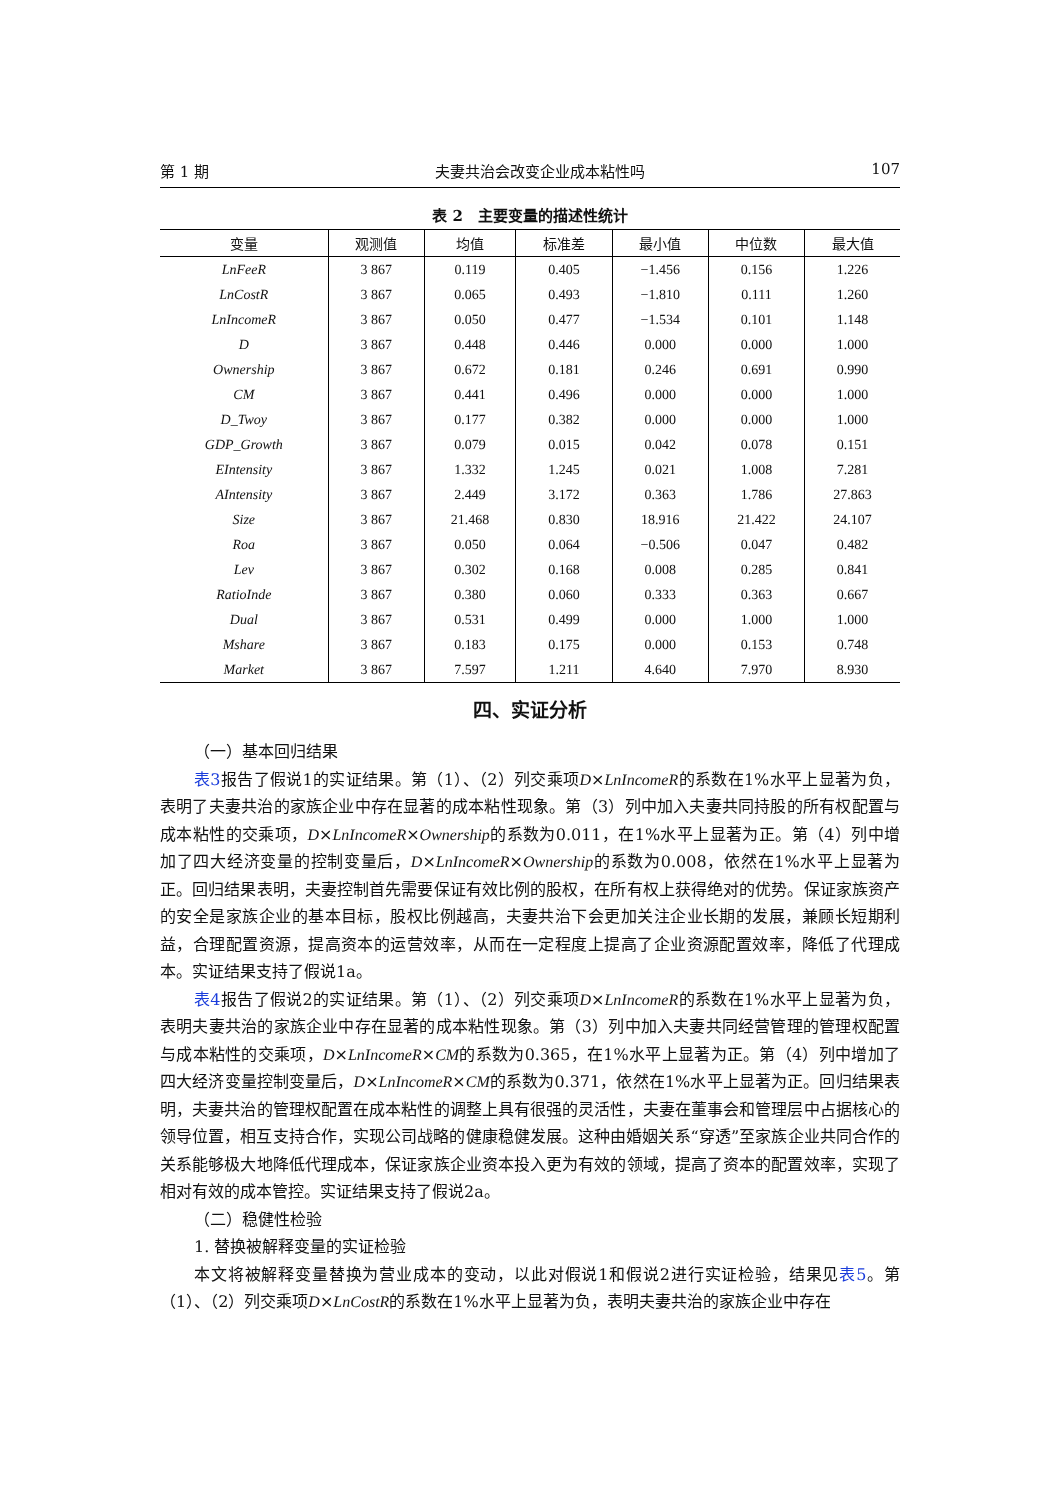第 1 期 夫妻共治会改变企业成本粘性吗 107
表 2　主要变量的描述性统计
| 变量 | 观测值 | 均值 | 标准差 | 最小值 | 中位数 | 最大值 |
| --- | --- | --- | --- | --- | --- | --- |
| LnFeeR | 3 867 | 0.119 | 0.405 | −1.456 | 0.156 | 1.226 |
| LnCostR | 3 867 | 0.065 | 0.493 | −1.810 | 0.111 | 1.260 |
| LnIncomeR | 3 867 | 0.050 | 0.477 | −1.534 | 0.101 | 1.148 |
| D | 3 867 | 0.448 | 0.446 | 0.000 | 0.000 | 1.000 |
| Ownership | 3 867 | 0.672 | 0.181 | 0.246 | 0.691 | 0.990 |
| CM | 3 867 | 0.441 | 0.496 | 0.000 | 0.000 | 1.000 |
| D_Twoy | 3 867 | 0.177 | 0.382 | 0.000 | 0.000 | 1.000 |
| GDP_Growth | 3 867 | 0.079 | 0.015 | 0.042 | 0.078 | 0.151 |
| EIntensity | 3 867 | 1.332 | 1.245 | 0.021 | 1.008 | 7.281 |
| AIntensity | 3 867 | 2.449 | 3.172 | 0.363 | 1.786 | 27.863 |
| Size | 3 867 | 21.468 | 0.830 | 18.916 | 21.422 | 24.107 |
| Roa | 3 867 | 0.050 | 0.064 | −0.506 | 0.047 | 0.482 |
| Lev | 3 867 | 0.302 | 0.168 | 0.008 | 0.285 | 0.841 |
| RatioInde | 3 867 | 0.380 | 0.060 | 0.333 | 0.363 | 0.667 |
| Dual | 3 867 | 0.531 | 0.499 | 0.000 | 1.000 | 1.000 |
| Mshare | 3 867 | 0.183 | 0.175 | 0.000 | 0.153 | 0.748 |
| Market | 3 867 | 7.597 | 1.211 | 4.640 | 7.970 | 8.930 |
四、实证分析
（一）基本回归结果
表3报告了假说1的实证结果。第（1）、（2）列交乘项D×LnIncomeR的系数在1%水平上显著为负，表明了夫妻共治的家族企业中存在显著的成本粘性现象。第（3）列中加入夫妻共同持股的所有权配置与成本粘性的交乘项，D×LnIncomeR×Ownership的系数为0.011，在1%水平上显著为正。第（4）列中增加了四大经济变量的控制变量后，D×LnIncomeR×Ownership的系数为0.008，依然在1%水平上显著为正。回归结果表明，夫妻控制首先需要保证有效比例的股权，在所有权上获得绝对的优势。保证家族资产的安全是家族企业的基本目标，股权比例越高，夫妻共治下会更加关注企业长期的发展，兼顾长短期利益，合理配置资源，提高资本的运营效率，从而在一定程度上提高了企业资源配置效率，降低了代理成本。实证结果支持了假说1a。
表4报告了假说2的实证结果。第（1）、（2）列交乘项D×LnIncomeR的系数在1%水平上显著为负，表明夫妻共治的家族企业中存在显著的成本粘性现象。第（3）列中加入夫妻共同经营管理的管理权配置与成本粘性的交乘项，D×LnIncomeR×CM的系数为0.365，在1%水平上显著为正。第（4）列中增加了四大经济变量控制变量后，D×LnIncomeR×CM的系数为0.371，依然在1%水平上显著为正。回归结果表明，夫妻共治的管理权配置在成本粘性的调整上具有很强的灵活性，夫妻在董事会和管理层中占据核心的领导位置，相互支持合作，实现公司战略的健康稳健发展。这种由婚姻关系“穿透”至家族企业共同合作的关系能够极大地降低代理成本，保证家族企业资本投入更为有效的领域，提高了资本的配置效率，实现了相对有效的成本管控。实证结果支持了假说2a。
（二）稳健性检验
1. 替换被解释变量的实证检验
本文将被解释变量替换为营业成本的变动，以此对假说1和假说2进行实证检验，结果见表5。第（1）、（2）列交乘项D×LnCostR的系数在1%水平上显著为负，表明夫妻共治的家族企业中存在